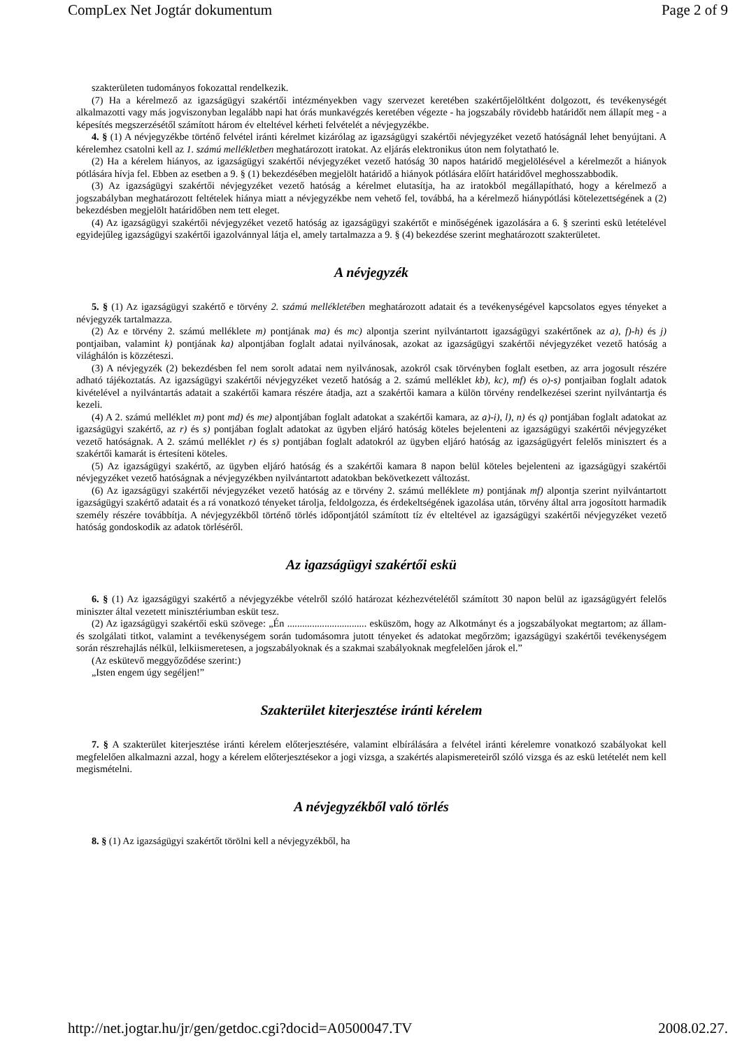CompLex Net Jogtár dokumentum Page 2 of 9
szakterületen tudományos fokozattal rendelkezik.
(7) Ha a kérelmező az igazságügyi szakértői intézményekben vagy szervezet keretében szakértőjelöltként dolgozott, és tevékenységét alkalmazotti vagy más jogviszonyban legalább napi hat órás munkavégzés keretében végezte - ha jogszabály rövidebb határidőt nem állapít meg - a képesítés megszerzésétől számított három év elteltével kérheti felvételét a névjegyzékbe.
4. § (1) A névjegyzékbe történő felvétel iránti kérelmet kizárólag az igazságügyi szakértői névjegyzéket vezető hatóságnál lehet benyújtani. A kérelemhez csatolni kell az 1. számú mellékletben meghatározott iratokat. Az eljárás elektronikus úton nem folytatható le.
(2) Ha a kérelem hiányos, az igazságügyi szakértői névjegyzéket vezető hatóság 30 napos határidő megjelölésével a kérelmezőt a hiányok pótlására hívja fel. Ebben az esetben a 9. § (1) bekezdésében megjelölt határidő a hiányok pótlására előírt határidővel meghosszabbodik.
(3) Az igazságügyi szakértői névjegyzéket vezető hatóság a kérelmet elutasítja, ha az iratokból megállapítható, hogy a kérelmező a jogszabályban meghatározott feltételek hiánya miatt a névjegyzékbe nem vehető fel, továbbá, ha a kérelmező hiánypótlási kötelezettségének a (2) bekezdésben megjelölt határidőben nem tett eleget.
(4) Az igazságügyi szakértői névjegyzéket vezető hatóság az igazságügyi szakértőt e minőségének igazolására a 6. § szerinti eskü letételével egyidejűleg igazságügyi szakértői igazolvánnyal látja el, amely tartalmazza a 9. § (4) bekezdése szerint meghatározott szakterületet.
A névjegyzék
5. § (1) Az igazságügyi szakértő e törvény 2. számú mellékletében meghatározott adatait és a tevékenységével kapcsolatos egyes tényeket a névjegyzék tartalmazza.
(2) Az e törvény 2. számú melléklete m) pontjának ma) és mc) alpontja szerint nyilvántartott igazságügyi szakértőnek az a), f)-h) és j) pontjaiban, valamint k) pontjának ka) alpontjában foglalt adatai nyilvánosak, azokat az igazságügyi szakértői névjegyzéket vezető hatóság a világhálón is közzéteszi.
(3) A névjegyzék (2) bekezdésben fel nem sorolt adatai nem nyilvánosak, azokról csak törvényben foglalt esetben, az arra jogosult részére adható tájékoztatás. Az igazságügyi szakértői névjegyzéket vezető hatóság a 2. számú melléklet kb), kc), mf) és o)-s) pontjaiban foglalt adatok kivételével a nyilvántartás adatait a szakértői kamara részére átadja, azt a szakértői kamara a külön törvény rendelkezései szerint nyilvántartja és kezeli.
(4) A 2. számú melléklet m) pont md) és me) alpontjában foglalt adatokat a szakértői kamara, az a)-i), l), n) és q) pontjában foglalt adatokat az igazságügyi szakértő, az r) és s) pontjában foglalt adatokat az ügyben eljáró hatóság köteles bejelenteni az igazságügyi szakértői névjegyzéket vezető hatóságnak. A 2. számú melléklet r) és s) pontjában foglalt adatokról az ügyben eljáró hatóság az igazságügyért felelős minisztert és a szakértői kamarát is értesíteni köteles.
(5) Az igazságügyi szakértő, az ügyben eljáró hatóság és a szakértői kamara 8 napon belül köteles bejelenteni az igazságügyi szakértői névjegyzéket vezető hatóságnak a névjegyzékben nyilvántartott adatokban bekövetkezett változást.
(6) Az igazságügyi szakértői névjegyzéket vezető hatóság az e törvény 2. számú melléklete m) pontjának mf) alpontja szerint nyilvántartott igazságügyi szakértő adatait és a rá vonatkozó tényeket tárolja, feldolgozza, és érdekeltségének igazolása után, törvény által arra jogosított harmadik személy részére továbbítja. A névjegyzékből történő törlés időpontjától számított tíz év elteltével az igazságügyi szakértői névjegyzéket vezető hatóság gondoskodik az adatok törléséről.
Az igazságügyi szakértői eskü
6. § (1) Az igazságügyi szakértő a névjegyzékbe vételről szóló határozat kézhezvételétől számított 30 napon belül az igazságügyért felelős miniszter által vezetett minisztériumban esküt tesz.
(2) Az igazságügyi szakértői eskü szövege: „Én ................................ esküszöm, hogy az Alkotmányt és a jogszabályokat megtartom; az állam- és szolgálati titkot, valamint a tevékenységem során tudomásomra jutott tényeket és adatokat megőrzöm; igazságügyi szakértői tevékenységem során részrehajlás nélkül, lelkiismeretesen, a jogszabályoknak és a szakmai szabályoknak megfelelően járok el.”
(Az eskütevő meggyőződése szerint:)
„Isten engem úgy segéljen!”
Szakterület kiterjesztése iránti kérelem
7. § A szakterület kiterjesztése iránti kérelem előterjesztésére, valamint elbírálására a felvétel iránti kérelemre vonatkozó szabályokat kell megfelelően alkalmazni azzal, hogy a kérelem előterjesztésekor a jogi vizsga, a szakértés alapismereteiről szóló vizsga és az eskü letételét nem kell megismételni.
A névjegyzékből való törlés
8. § (1) Az igazságügyi szakértőt törölni kell a névjegyzékből, ha
http://net.jogtar.hu/jr/gen/getdoc.cgi?docid=A0500047.TV 2008.02.27.